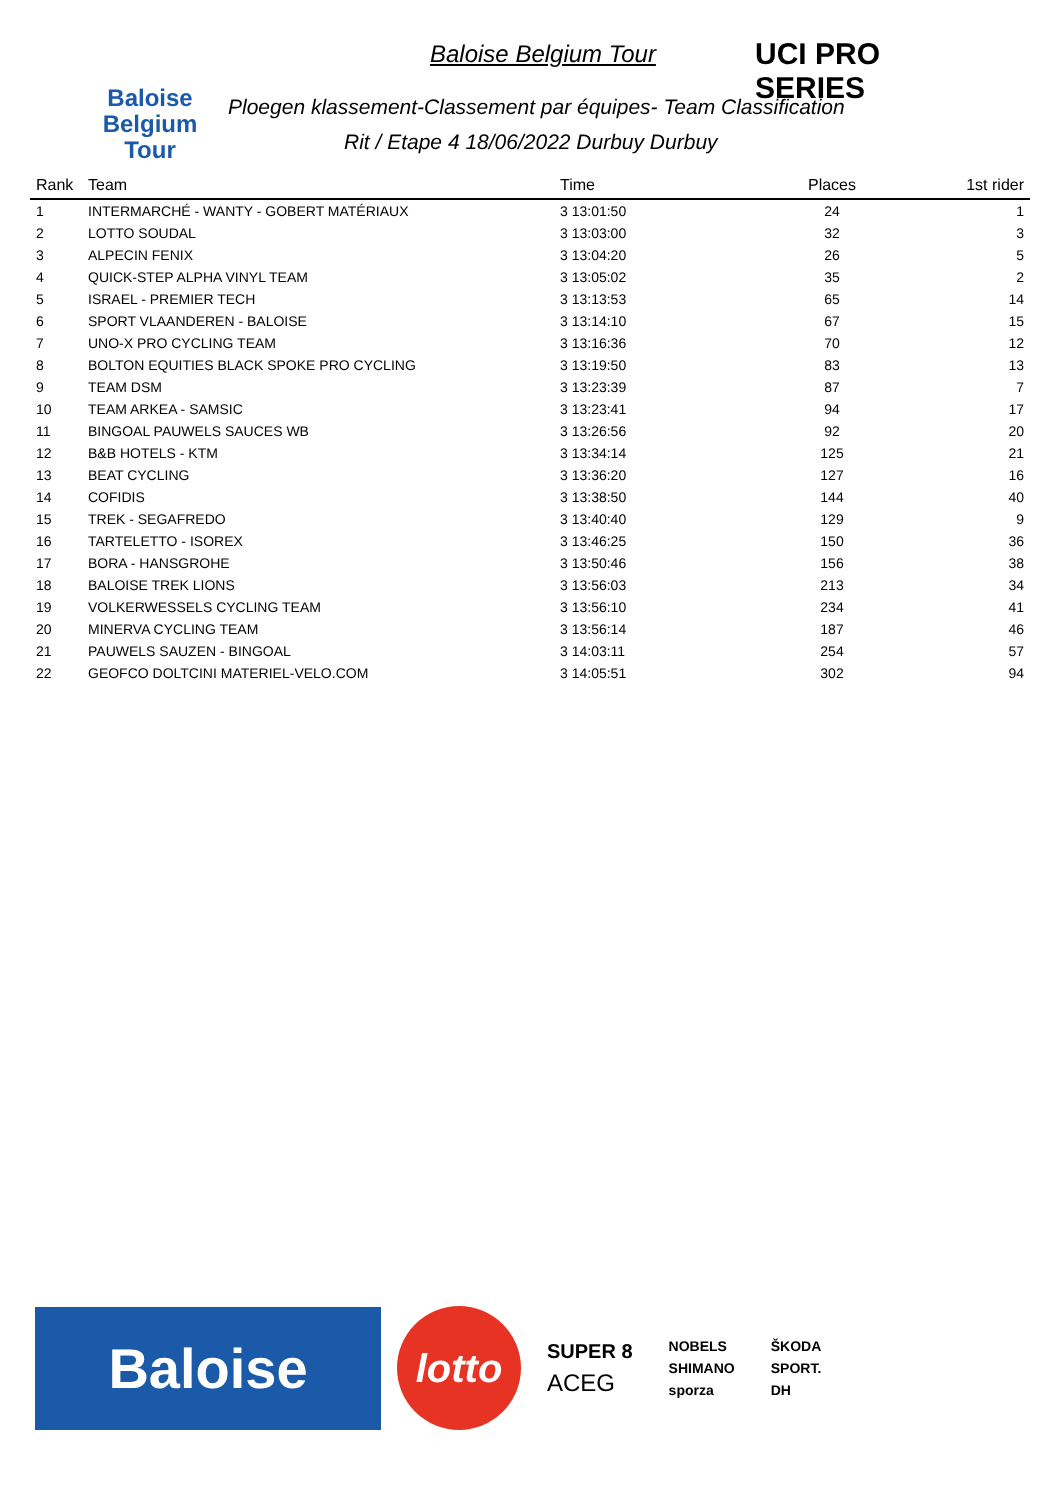Baloise Belgium Tour
Baloise Belgium Tour
UCI PRO SERIES
Ploegen klassement-Classement par équipes- Team Classification
Rit / Etape 4 18/06/2022 Durbuy Durbuy
| Rank | Team | Time | Places | 1st rider |
| --- | --- | --- | --- | --- |
| 1 | INTERMARCHÉ - WANTY - GOBERT MATÉRIAUX | 3 13:01:50 | 24 | 1 |
| 2 | LOTTO SOUDAL | 3 13:03:00 | 32 | 3 |
| 3 | ALPECIN FENIX | 3 13:04:20 | 26 | 5 |
| 4 | QUICK-STEP ALPHA VINYL TEAM | 3 13:05:02 | 35 | 2 |
| 5 | ISRAEL - PREMIER TECH | 3 13:13:53 | 65 | 14 |
| 6 | SPORT VLAANDEREN - BALOISE | 3 13:14:10 | 67 | 15 |
| 7 | UNO-X PRO CYCLING TEAM | 3 13:16:36 | 70 | 12 |
| 8 | BOLTON EQUITIES BLACK SPOKE PRO CYCLING | 3 13:19:50 | 83 | 13 |
| 9 | TEAM DSM | 3 13:23:39 | 87 | 7 |
| 10 | TEAM ARKEA - SAMSIC | 3 13:23:41 | 94 | 17 |
| 11 | BINGOAL PAUWELS SAUCES WB | 3 13:26:56 | 92 | 20 |
| 12 | B&B HOTELS - KTM | 3 13:34:14 | 125 | 21 |
| 13 | BEAT CYCLING | 3 13:36:20 | 127 | 16 |
| 14 | COFIDIS | 3 13:38:50 | 144 | 40 |
| 15 | TREK - SEGAFREDO | 3 13:40:40 | 129 | 9 |
| 16 | TARTELETTO - ISOREX | 3 13:46:25 | 150 | 36 |
| 17 | BORA - HANSGROHE | 3 13:50:46 | 156 | 38 |
| 18 | BALOISE TREK LIONS | 3 13:56:03 | 213 | 34 |
| 19 | VOLKERWESSELS CYCLING TEAM | 3 13:56:10 | 234 | 41 |
| 20 | MINERVA CYCLING TEAM | 3 13:56:14 | 187 | 46 |
| 21 | PAUWELS SAUZEN - BINGOAL | 3 14:03:11 | 254 | 57 |
| 22 | GEOFCO DOLTCINI MATERIEL-VELO.COM | 3 14:05:51 | 302 | 94 |
Baloise
lotto
SUPER 8
ACEG
NOBELS
SHIMANO
sporza
ŠKODA
SPORT.
DH